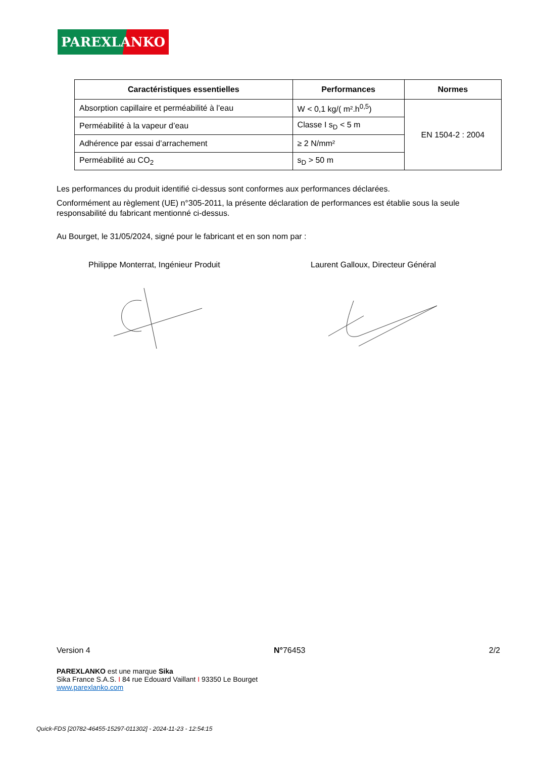PAREXLANKO
| Caractéristiques essentielles | Performances | Normes |
| --- | --- | --- |
| Absorption capillaire et perméabilité à l’eau | W < 0,1 kg/( m².h<sup>0,5</sup>) | EN 1504-2 : 2004 |
| Perméabilité à la vapeur d’eau | Classe I s<sub>D</sub> < 5 m | |
| Adhérence par essai d’arrachement | ≥ 2 N/mm² | |
| Perméabilité au CO<sub>2</sub> | s<sub>D</sub> > 50 m | |
Les performances du produit identifié ci-dessus sont conformes aux performances déclarées.
Conformément au règlement (UE) n°305-2011, la présente déclaration de performances est établie sous la seule responsabilité du fabricant mentionné ci-dessus.
Au Bourget, le 31/05/2024, signé pour le fabricant et en son nom par :
Philippe Monterrat, Ingénieur Produit
Laurent Galloux, Directeur Général
Version 4 N°76453 2/2
PAREXLANKO est une marque Sika
Sika France S.A.S. I 84 rue Edouard Vaillant I 93350 Le Bourget
www.parexlanko.com
Quick-FDS [20782-46455-15297-011302] - 2024-11-23 - 12:54:15